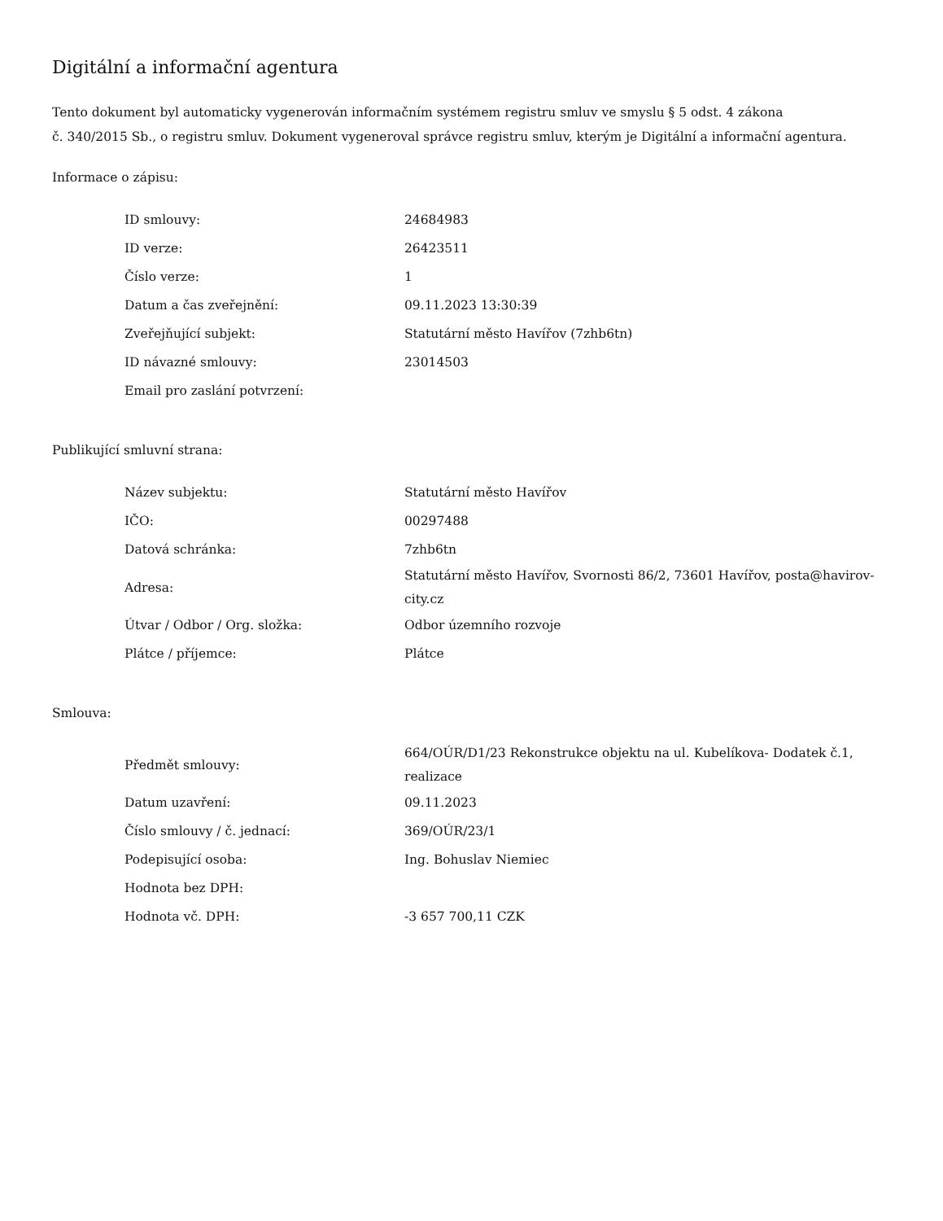Digitální a informační agentura
Tento dokument byl automaticky vygenerován informačním systémem registru smluv ve smyslu § 5 odst. 4 zákona
č. 340/2015 Sb., o registru smluv. Dokument vygeneroval správce registru smluv, kterým je Digitální a informační agentura.
Informace o zápisu:
| ID smlouvy: | 24684983 |
| ID verze: | 26423511 |
| Číslo verze: | 1 |
| Datum a čas zveřejnění: | 09.11.2023 13:30:39 |
| Zveřejňující subjekt: | Statutární město Havířov (7zhb6tn) |
| ID návazné smlouvy: | 23014503 |
| Email pro zaslání potvrzení: | |
Publikující smluvní strana:
| Název subjektu: | Statutární město Havířov |
| IČO: | 00297488 |
| Datová schránka: | 7zhb6tn |
| Adresa: | Statutární město Havířov, Svornosti 86/2, 73601 Havířov, posta@havirov-city.cz |
| Útvar / Odbor / Org. složka: | Odbor územního rozvoje |
| Plátce / příjemce: | Plátce |
Smlouva:
| Předmět smlouvy: | 664/OÚR/D1/23 Rekonstrukce objektu na ul. Kubelíkova- Dodatek č.1, realizace |
| Datum uzavření: | 09.11.2023 |
| Číslo smlouvy / č. jednací: | 369/OÚR/23/1 |
| Podepisující osoba: | Ing. Bohuslav Niemiec |
| Hodnota bez DPH: | |
| Hodnota vč. DPH: | -3 657 700,11 CZK |